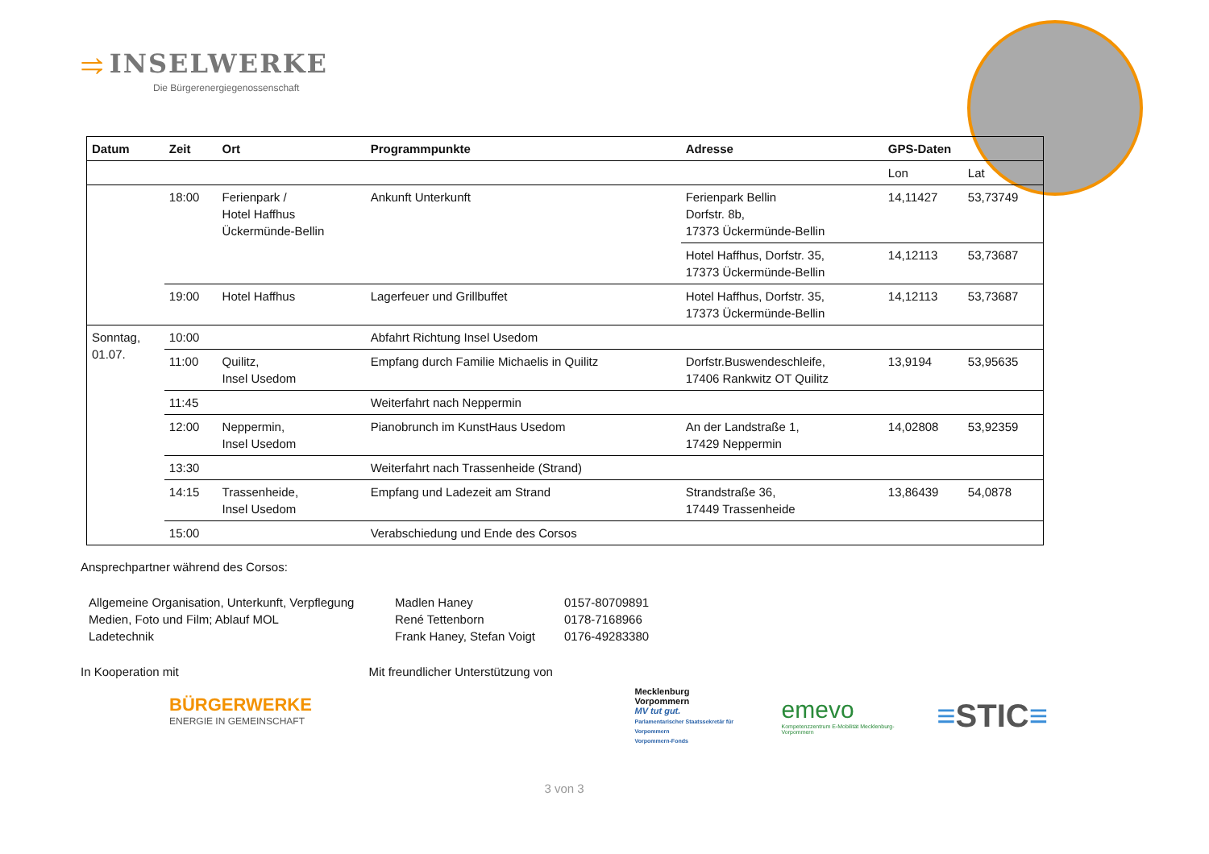⥤ INSELWERKE
Die Bürgerenergiegenossenschaft
| Datum | Zeit | Ort | Programmpunkte | Adresse | GPS-Daten | |
| --- | --- | --- | --- | --- | --- | --- |
| | | | | | Lon | Lat |
| | 18:00 | Ferienpark / Hotel Haffhus Ückermünde-Bellin | Ankunft Unterkunft | Ferienpark Bellin Dorfstr. 8b, 17373 Ückermünde-Bellin | 14,11427 | 53,73749 |
| | | | | Hotel Haffhus, Dorfstr. 35, 17373 Ückermünde-Bellin | 14,12113 | 53,73687 |
| | 19:00 | Hotel Haffhus | Lagerfeuer und Grillbuffet | Hotel Haffhus, Dorfstr. 35, 17373 Ückermünde-Bellin | 14,12113 | 53,73687 |
| Sonntag, 01.07. | 10:00 | | Abfahrt Richtung Insel Usedom | | | |
| | 11:00 | Quilitz, Insel Usedom | Empfang durch Familie Michaelis in Quilitz | Dorfstr.Buswendeschleife, 17406 Rankwitz OT Quilitz | 13,9194 | 53,95635 |
| | 11:45 | | Weiterfahrt nach Neppermin | | | |
| | 12:00 | Neppermin, Insel Usedom | Pianobrunch im KunstHaus Usedom | An der Landstraße 1, 17429 Neppermin | 14,02808 | 53,92359 |
| | 13:30 | | Weiterfahrt nach Trassenheide (Strand) | | | |
| | 14:15 | Trassenheide, Insel Usedom | Empfang und Ladezeit am Strand | Strandstraße 36, 17449 Trassenheide | 13,86439 | 54,0878 |
| | 15:00 | | Verabschiedung und Ende des Corsos | | | |
Ansprechpartner während des Corsos:
Allgemeine Organisation, Unterkunft, Verpflegung
Madlen Haney
0157-80709891
Medien, Foto und Film; Ablauf MOL
René Tettenborn
0178-7168966
Ladetechnik
Frank Haney, Stefan Voigt
0176-49283380
In Kooperation mit
BÜRGERWERKE
ENERGIE IN GEMEINSCHAFT
Mit freundlicher Unterstützung von
Mecklenburg
Vorpommern
MV tut gut.
Parlamentarischer Staatssekretär für Vorpommern
Vorpommern-Fonds
emevo
Kompetenzzentrum E-Mobilität Mecklenburg-Vorpommern
≡STIC≡
3 von 3